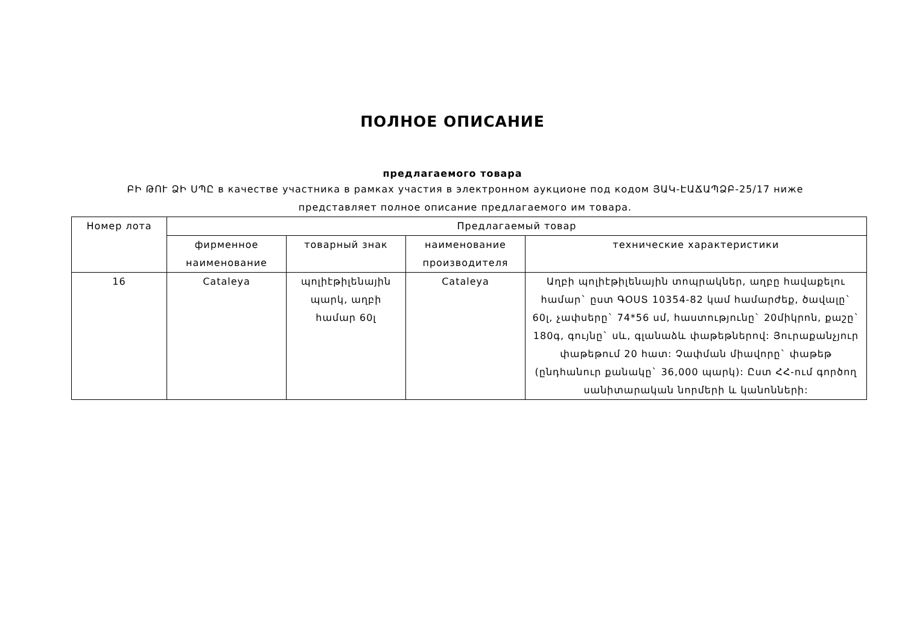ПОЛНОЕ ОПИСАНИЕ
предлагаемого товара
ԲԻ ԹՈՒ ՁԻ ՍՊԸ в качестве участника в рамках участия в электронном аукционе под кодом ՅԱԿ-ԷԱՃԱՊՁԲ-25/17 ниже представляет полное описание предлагаемого им товара.
| Номер лота | Предлагаемый товар | | | |
| --- | --- | --- | --- | --- |
| | фирменное наименование | товарный знак | наименование производителя | технические характеристики |
| 16 | Cataleya | պոլիէթիլենային պարկ, աղբի համար 60լ | Cataleya | Աղբի պոլիէթիլենային տոպրակներ, աղբը հավաքելու համար` ըստ ԳՕՍՏ 10354-82 կամ համարժեք, ծավալը` 60լ, չափսերը` 74*56 սմ, հաստությունը` 20միկրոն, քաշը` 180գ, գույնը` սև, գլանաձև փաթեթներով: Յուրաքանչյուր փաթեթում 20 հատ: Չափման միավորը` փաթեթ (ընդհանուր քանակը` 36,000 պարկ): Ըստ ՀՀ-ում գործող սանիտարական նորմերի և կանոնների: |